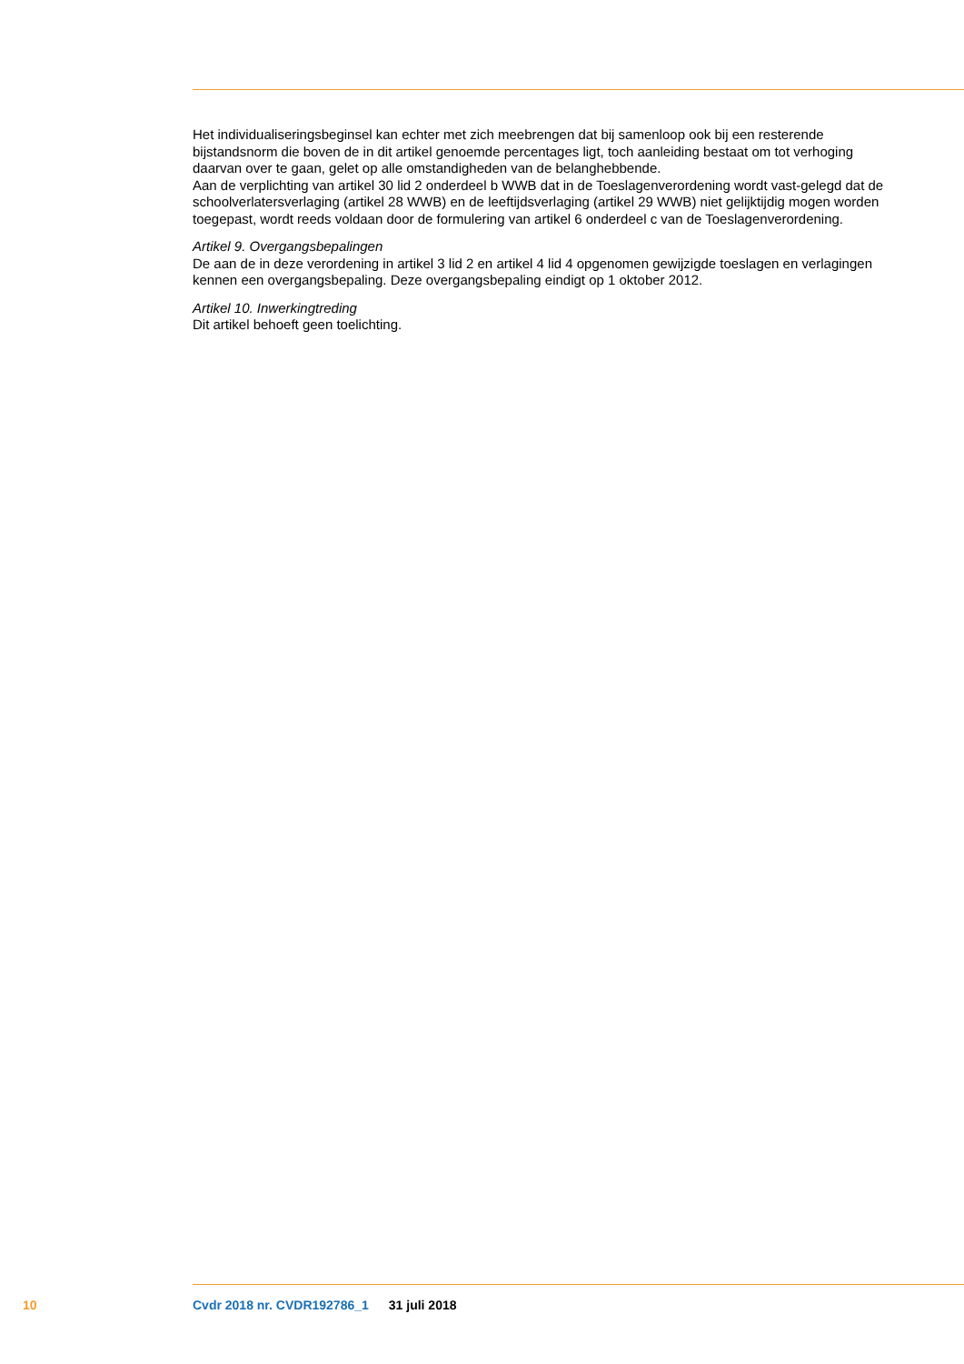Het individualiseringsbeginsel kan echter met zich meebrengen dat bij samenloop ook bij een resterende bijstandsnorm die boven de in dit artikel genoemde percentages ligt, toch aanleiding bestaat om tot verhoging daarvan over te gaan, gelet op alle omstandigheden van de belanghebbende.
Aan de verplichting van artikel 30 lid 2 onderdeel b WWB dat in de Toeslagenverordening wordt vast-gelegd dat de schoolverlatersverlaging (artikel 28 WWB) en de leeftijdsverlaging (artikel 29 WWB) niet gelijktijdig mogen worden toegepast, wordt reeds voldaan door de formulering van artikel 6 onderdeel c van de Toeslagenverordening.
Artikel 9. Overgangsbepalingen
De aan de in deze verordening in artikel 3 lid 2 en artikel 4 lid 4 opgenomen gewijzigde toeslagen en verlagingen kennen een overgangsbepaling. Deze overgangsbepaling eindigt op 1 oktober 2012.
Artikel 10. Inwerkingtreding
Dit artikel behoeft geen toelichting.
10 Cvdr 2018 nr. CVDR192786_1 31 juli 2018